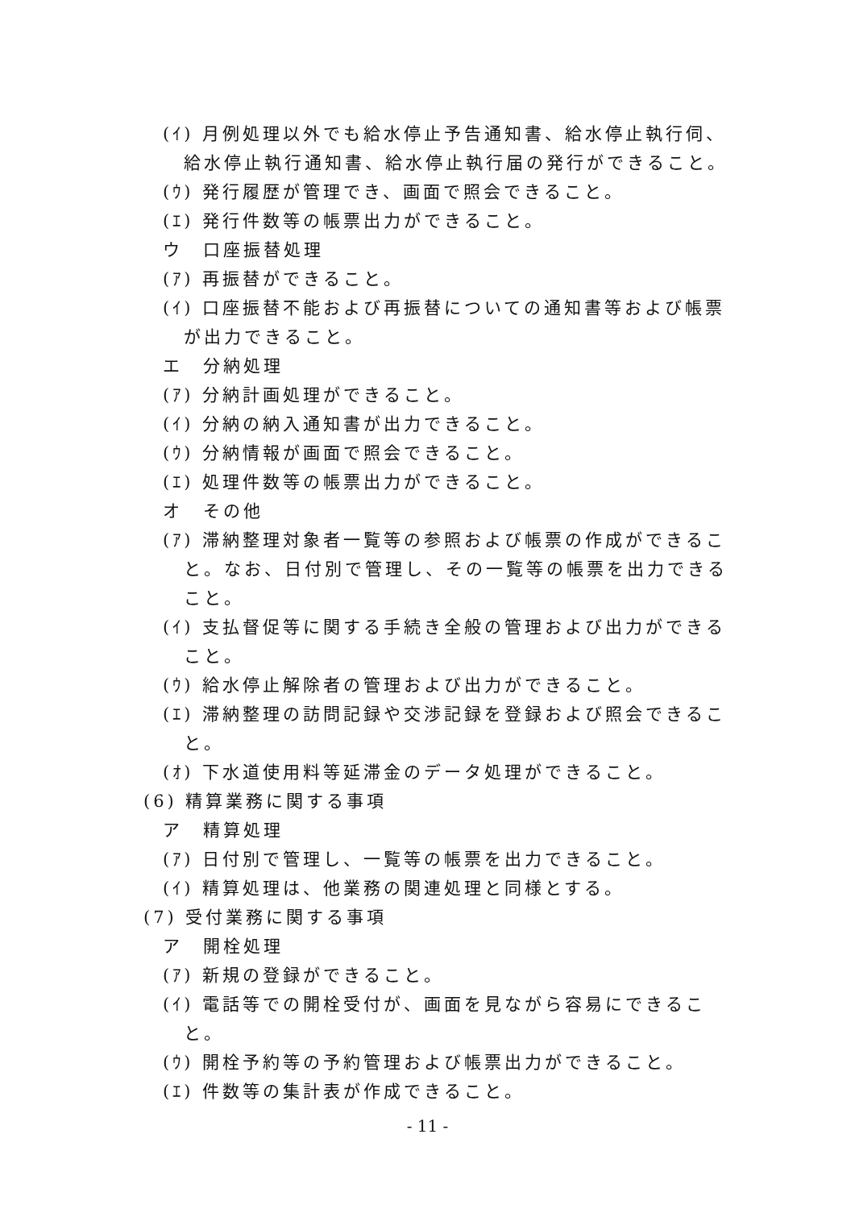(ｲ) 月例処理以外でも給水停止予告通知書、給水停止執行伺、給水停止執行通知書、給水停止執行届の発行ができること。
(ｳ) 発行履歴が管理でき、画面で照会できること。
(ｴ) 発行件数等の帳票出力ができること。
ウ　口座振替処理
(ｱ) 再振替ができること。
(ｲ) 口座振替不能および再振替についての通知書等および帳票が出力できること。
エ　分納処理
(ｱ) 分納計画処理ができること。
(ｲ) 分納の納入通知書が出力できること。
(ｳ) 分納情報が画面で照会できること。
(ｴ) 処理件数等の帳票出力ができること。
オ　その他
(ｱ) 滞納整理対象者一覧等の参照および帳票の作成ができること。なお、日付別で管理し、その一覧等の帳票を出力できること。
(ｲ) 支払督促等に関する手続き全般の管理および出力ができること。
(ｳ) 給水停止解除者の管理および出力ができること。
(ｴ) 滞納整理の訪問記録や交渉記録を登録および照会できること。
(ｵ) 下水道使用料等延滞金のデータ処理ができること。
(6) 精算業務に関する事項
ア　精算処理
(ｱ) 日付別で管理し、一覧等の帳票を出力できること。
(ｲ) 精算処理は、他業務の関連処理と同様とする。
(7) 受付業務に関する事項
ア　開栓処理
(ｱ) 新規の登録ができること。
(ｲ) 電話等での開栓受付が、画面を見ながら容易にできること。
(ｳ) 開栓予約等の予約管理および帳票出力ができること。
(ｴ) 件数等の集計表が作成できること。
- 11 -